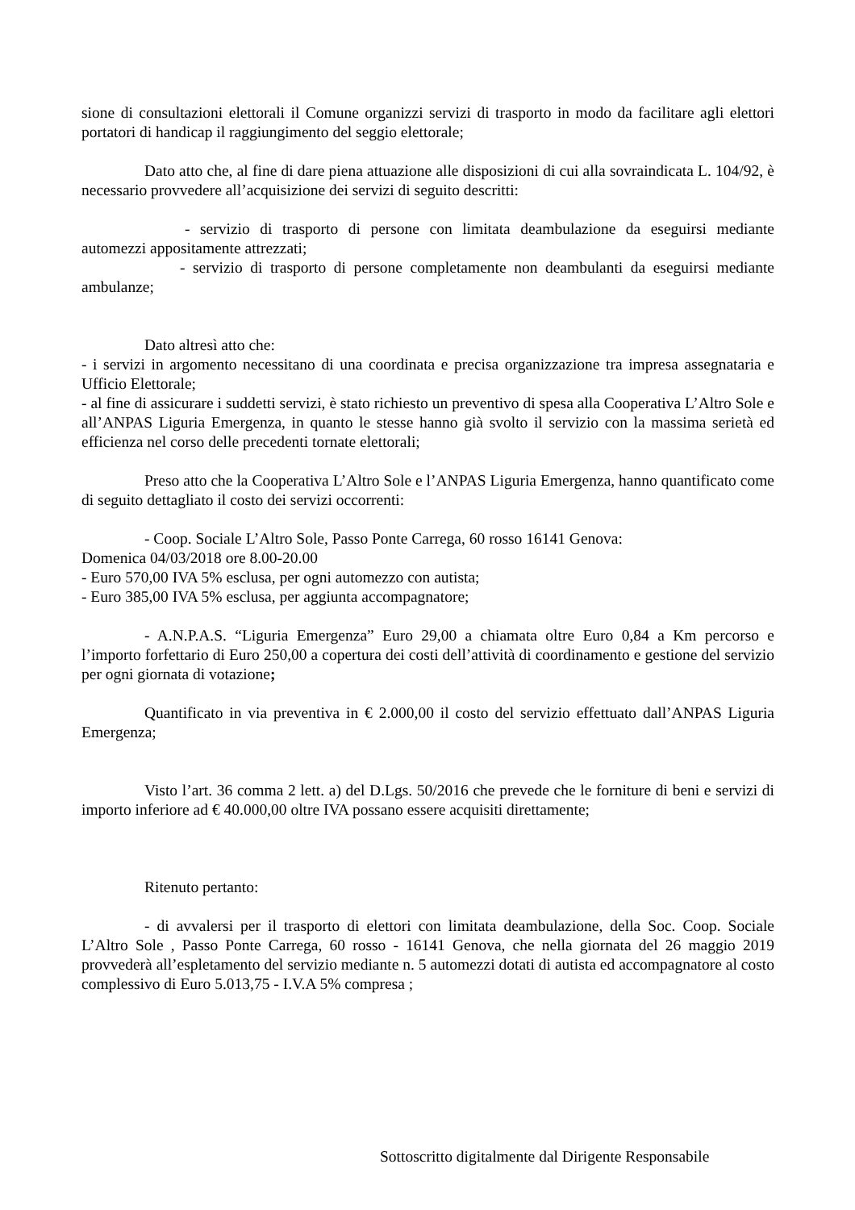sione di consultazioni elettorali il Comune organizzi servizi di trasporto in modo da facilitare agli elettori portatori di handicap il raggiungimento del seggio elettorale;
Dato atto che, al fine di dare piena attuazione alle disposizioni di cui alla sovraindicata L. 104/92, è necessario provvedere all’acquisizione dei servizi di seguito descritti:
- servizio di trasporto di persone con limitata deambulazione da eseguirsi mediante automezzi appositamente attrezzati;
- servizio di trasporto di persone completamente non deambulanti da eseguirsi mediante ambulanze;
Dato altresì atto che:
- i servizi in argomento necessitano di una coordinata e precisa organizzazione tra impresa assegnataria e Ufficio Elettorale;
- al fine di assicurare i suddetti servizi, è stato richiesto un preventivo di spesa alla Cooperativa L’Altro Sole e all’ANPAS Liguria Emergenza, in quanto le stesse hanno già svolto il servizio con la massima serietà ed efficienza nel corso delle precedenti tornate elettorali;
Preso atto che la Cooperativa L’Altro Sole e l’ANPAS Liguria Emergenza, hanno quantificato come di seguito dettagliato il costo dei servizi occorrenti:
- Coop. Sociale L’Altro Sole, Passo Ponte Carrega, 60 rosso 16141 Genova:
Domenica 04/03/2018 ore 8.00-20.00
- Euro 570,00 IVA 5% esclusa, per ogni automezzo con autista;
- Euro 385,00 IVA 5% esclusa, per aggiunta accompagnatore;
- A.N.P.A.S. “Liguria Emergenza” Euro 29,00 a chiamata oltre Euro 0,84 a Km percorso e l’importo forfettario di Euro 250,00 a copertura dei costi dell’attività di coordinamento e gestione del servizio per ogni giornata di votazione;
Quantificato in via preventiva in € 2.000,00 il costo del servizio effettuato dall’ANPAS Liguria Emergenza;
Visto l’art. 36 comma 2 lett. a) del D.Lgs. 50/2016 che prevede che le forniture di beni e servizi di importo inferiore ad € 40.000,00 oltre IVA possano essere acquisiti direttamente;
Ritenuto pertanto:
- di avvalersi per il trasporto di elettori con limitata deambulazione, della Soc. Coop. Sociale L’Altro Sole , Passo Ponte Carrega, 60 rosso - 16141 Genova, che nella giornata del 26 maggio 2019 provvederà all’espletamento del servizio mediante n. 5 automezzi dotati di autista ed accompagnatore al costo complessivo di Euro 5.013,75 - I.V.A 5% compresa ;
Sottoscritto digitalmente dal Dirigente Responsabile